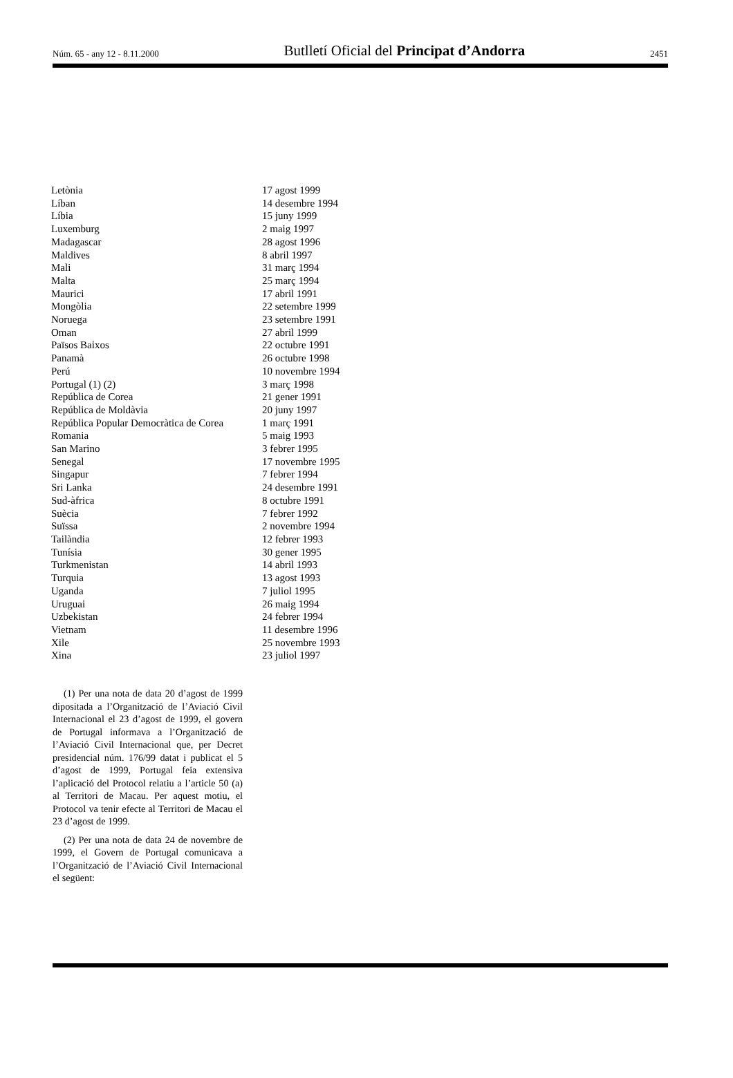Núm. 65 - any 12 - 8.11.2000 Butlletí Oficial del Principat d’Andorra 2451
| Letònia | 17 agost 1999 |
| Líban | 14 desembre 1994 |
| Líbia | 15 juny 1999 |
| Luxemburg | 2 maig 1997 |
| Madagascar | 28 agost 1996 |
| Maldives | 8 abril 1997 |
| Mali | 31 març 1994 |
| Malta | 25 març 1994 |
| Maurici | 17 abril 1991 |
| Mongòlia | 22 setembre 1999 |
| Noruega | 23 setembre 1991 |
| Oman | 27 abril 1999 |
| Països Baixos | 22 octubre 1991 |
| Panamà | 26 octubre 1998 |
| Perú | 10 novembre 1994 |
| Portugal (1) (2) | 3 març 1998 |
| República de Corea | 21 gener 1991 |
| República de Moldàvia | 20 juny 1997 |
| República Popular Democràtica de Corea | 1 març 1991 |
| Romania | 5 maig 1993 |
| San Marino | 3 febrer 1995 |
| Senegal | 17 novembre 1995 |
| Singapur | 7 febrer 1994 |
| Sri Lanka | 24 desembre 1991 |
| Sud-àfrica | 8 octubre 1991 |
| Suècia | 7 febrer 1992 |
| Suïssa | 2 novembre 1994 |
| Tailàndia | 12 febrer 1993 |
| Tunísia | 30 gener 1995 |
| Turkmenistan | 14 abril 1993 |
| Turquia | 13 agost 1993 |
| Uganda | 7 juliol 1995 |
| Uruguai | 26 maig 1994 |
| Uzbekistan | 24 febrer 1994 |
| Vietnam | 11 desembre 1996 |
| Xile | 25 novembre 1993 |
| Xina | 23 juliol 1997 |
(1) Per una nota de data 20 d’agost de 1999 dipositada a l’Organització de l’Aviació Civil Internacional el 23 d’agost de 1999, el govern de Portugal informava a l’Organització de l’Aviació Civil Internacional que, per Decret presidencial núm. 176/99 datat i publicat el 5 d’agost de 1999, Portugal feia extensiva l’aplicació del Protocol relatiu a l’article 50 (a) al Territori de Macau. Per aquest motiu, el Protocol va tenir efecte al Territori de Macau el 23 d’agost de 1999.
(2) Per una nota de data 24 de novembre de 1999, el Govern de Portugal comunicava a l’Organització de l’Aviació Civil Internacional el següent: